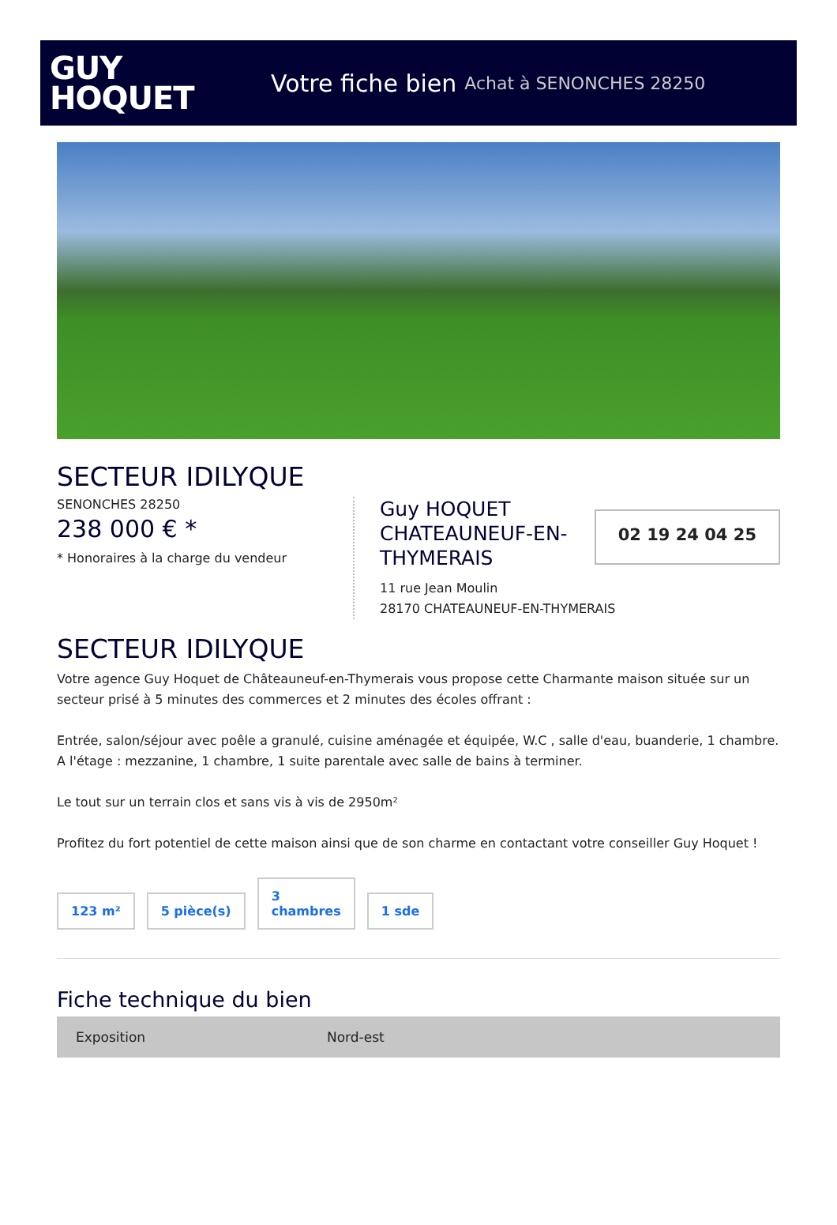GUY
HOQUET
Votre fiche bien Achat à SENONCHES 28250
SECTEUR IDILYQUE
SENONCHES 28250
238 000 € *
* Honoraires à la charge du vendeur
Guy HOQUET
CHATEAUNEUF-EN-
THYMERAIS
02 19 24 04 25
11 rue Jean Moulin
28170 CHATEAUNEUF-EN-THYMERAIS
SECTEUR IDILYQUE
Votre agence Guy Hoquet de Châteauneuf-en-Thymerais vous propose cette Charmante maison située sur un secteur prisé à 5 minutes des commerces et 2 minutes des écoles offrant :
Entrée, salon/séjour avec poêle a granulé, cuisine aménagée et équipée, W.C , salle d'eau, buanderie, 1 chambre.
A l'étage : mezzanine, 1 chambre, 1 suite parentale avec salle de bains à terminer.
Le tout sur un terrain clos et sans vis à vis de 2950m²
Profitez du fort potentiel de cette maison ainsi que de son charme en contactant votre conseiller Guy Hoquet !
123 m²
5 pièce(s)
3
chambres
1 sde
Fiche technique du bien
| Exposition | Nord-est |